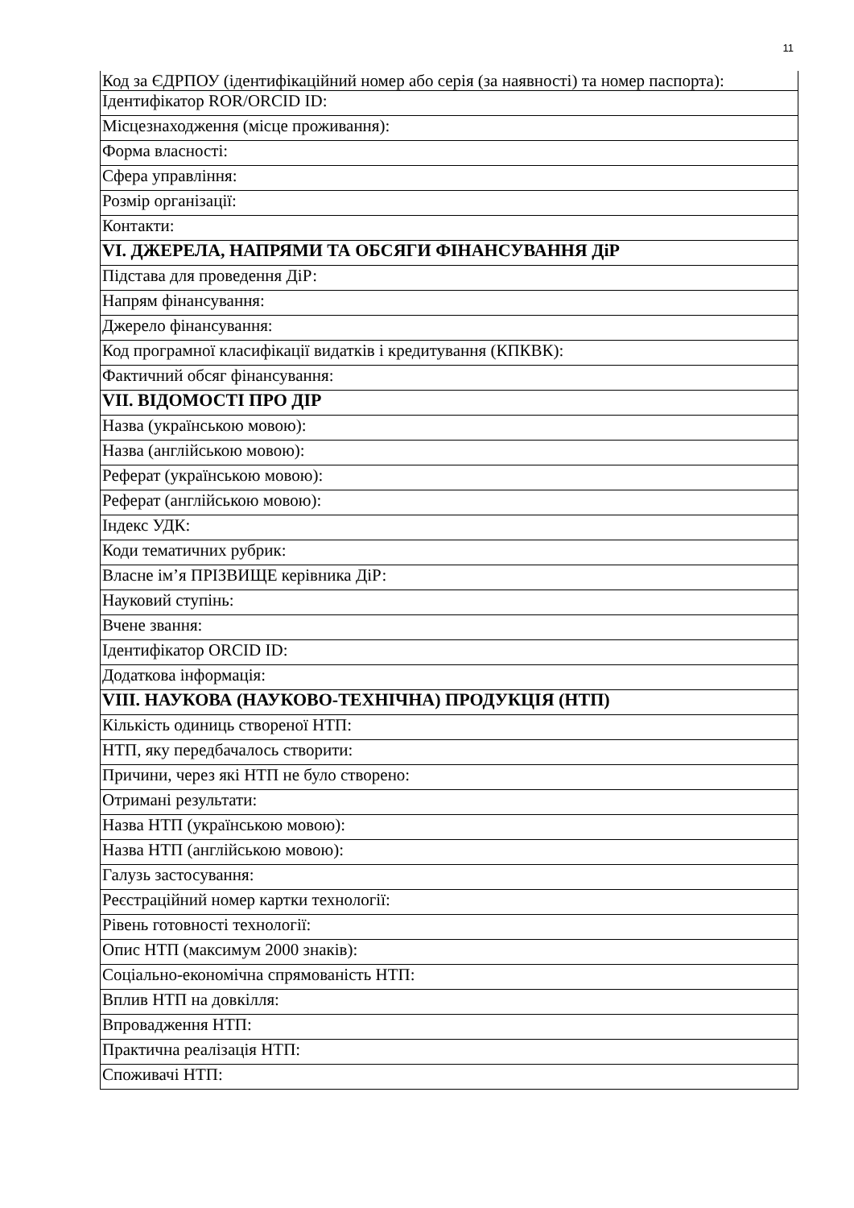11
| Код за ЄДРПОУ (ідентифікаційний номер або серія (за наявності) та номер паспорта): |
| Ідентифікатор ROR/ORCID ID: |
| Місцезнаходження (місце проживання): |
| Форма власності: |
| Сфера управління: |
| Розмір організації: |
| Контакти: |
| VI. ДЖЕРЕЛА, НАПРЯМИ ТА ОБСЯГИ ФІНАНСУВАННЯ ДіР |
| Підстава для проведення ДіР: |
| Напрям фінансування: |
| Джерело фінансування: |
| Код програмної класифікації видатків і кредитування (КПКВК): |
| Фактичний обсяг фінансування: |
| VII. ВІДОМОСТІ ПРО ДІР |
| Назва (українською мовою): |
| Назва (англійською мовою): |
| Реферат (українською мовою): |
| Реферат (англійською мовою): |
| Індекс УДК: |
| Коди тематичних рубрик: |
| Власне ім’я ПРІЗВИЩЕ керівника ДіР: |
| Науковий ступінь: |
| Вчене звання: |
| Ідентифікатор ORCID ID: |
| Додаткова інформація: |
| VIII. НАУКОВА (НАУКОВО-ТЕХНІЧНА) ПРОДУКЦІЯ (НТП) |
| Кількість одиниць створеної НТП: |
| НТП, яку передбачалось створити: |
| Причини, через які НТП не було створено: |
| Отримані результати: |
| Назва НТП (українською мовою): |
| Назва НТП (англійською мовою): |
| Галузь застосування: |
| Реєстраційний номер картки технології: |
| Рівень готовності технології: |
| Опис НТП (максимум 2000 знаків): |
| Соціально-економічна спрямованість НТП: |
| Вплив НТП на довкілля: |
| Впровадження НТП: |
| Практична реалізація НТП: |
| Споживачі НТП: |